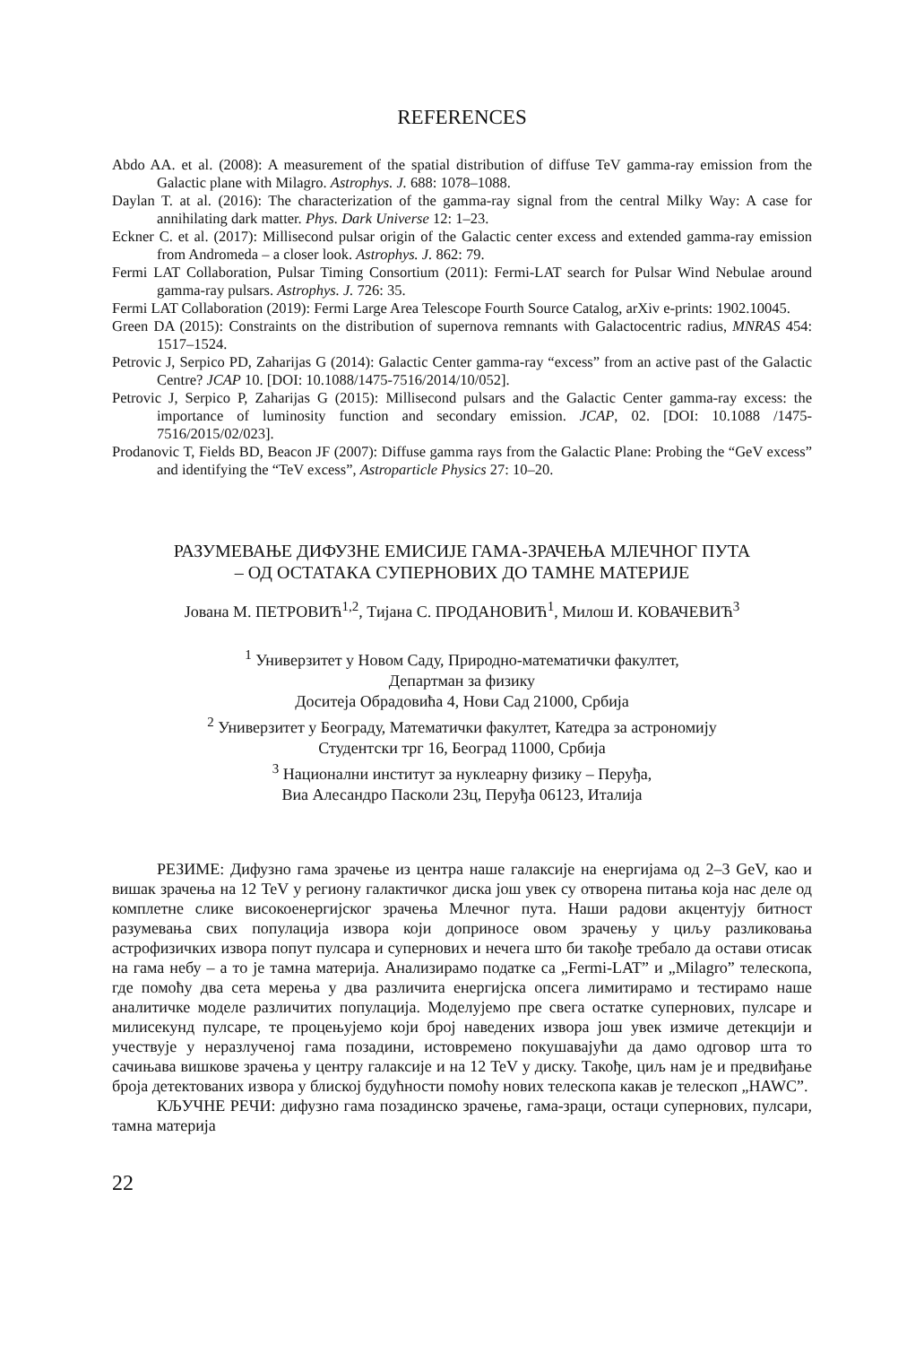REFERENCES
Abdo AA. et al. (2008): A measurement of the spatial distribution of diffuse TeV gamma-ray emission from the Galactic plane with Milagro. Astrophys. J. 688: 1078–1088.
Daylan T. at al. (2016): The characterization of the gamma-ray signal from the central Milky Way: A case for annihilating dark matter. Phys. Dark Universe 12: 1–23.
Eckner C. et al. (2017): Millisecond pulsar origin of the Galactic center excess and extended gamma-ray emission from Andromeda – a closer look. Astrophys. J. 862: 79.
Fermi LAT Collaboration, Pulsar Timing Consortium (2011): Fermi-LAT search for Pulsar Wind Nebulae around gamma-ray pulsars. Astrophys. J. 726: 35.
Fermi LAT Collaboration (2019): Fermi Large Area Telescope Fourth Source Catalog, arXiv e-prints: 1902.10045.
Green DA (2015): Constraints on the distribution of supernova remnants with Galactocentric radius, MNRAS 454: 1517–1524.
Petrovic J, Serpico PD, Zaharijas G (2014): Galactic Center gamma-ray “excess” from an active past of the Galactic Centre? JCAP 10. [DOI: 10.1088/1475-7516/2014/10/052].
Petrovic J, Serpico P, Zaharijas G (2015): Millisecond pulsars and the Galactic Center gamma-ray excess: the importance of luminosity function and secondary emission. JCAP, 02. [DOI: 10.1088 /1475-7516/2015/02/023].
Prodanovic T, Fields BD, Beacon JF (2007): Diffuse gamma rays from the Galactic Plane: Probing the “GeV excess” and identifying the “TeV excess”, Astroparticle Physics 27: 10–20.
РАЗУМЕВАЊЕ ДИФУЗНЕ ЕМИСИЈЕ ГАМА-ЗРАЧЕЊА МЛЕЧНОГ ПУТА
– ОД ОСТАТАКА СУПЕРНОВИХ ДО ТАМНЕ МАТЕРИЈЕ
Јована М. ПЕТРОВИЋ<sup>1,2</sup>, Тијана С. ПРОДАНОВИЋ<sup>1</sup>, Милош И. КОВАЧЕВИЋ<sup>3</sup>
<sup>1</sup> Универзитет у Новом Саду, Природно-математички факултет,
Департман за физику
Доситеја Обрадовића 4, Нови Сад 21000, Србија
<sup>2</sup> Универзитет у Београду, Математички факултет, Катедра за астрономију
Студентски трг 16, Београд 11000, Србија
<sup>3</sup> Национални институт за нуклеарну физику – Перуђа,
Виа Алесандро Пасколи 23ц, Перуђа 06123, Италија
РЕЗИМЕ: Дифузно гама зрачење из центра наше галаксије на енергијама од 2–3 GeV, као и вишак зрачења на 12 TeV у региону галактичког диска још увек су отворена питања која нас деле од комплетне слике високоенергијског зрачења Млечног пута. Наши радови акцентују битност разумевања свих популација извора који доприносе овом зрачењу у циљу разликовања астрофизичких извора попут пулсара и супернових и нечега што би такође требало да остави отисак на гама небу – а то је тамна материја. Анализирамо податке са „Fermi-LAT” и „Milagro” телескопа, где помоћу два сета мерења у два различита енергијска опсега лимитирамо и тестирамо наше аналитичке моделе различитих популација. Моделујемо пре свега остатке супернових, пулсаре и милисекунд пулсаре, те процењујемо који број наведених извора још увек измиче детекцији и учествује у неразлученој гама позадини, истовремено покушавајући да дамо одговор шта то сачињава вишкове зрачења у центру галаксије и на 12 TeV у диску. Такође, циљ нам је и предвиђање броја детектованих извора у блиској будућности помоћу нових телескопа какав је телескоп „HAWC”.
КЉУЧНЕ РЕЧИ: дифузно гама позадинско зрачење, гама-зраци, остаци супернових, пулсари, тамна материја
22